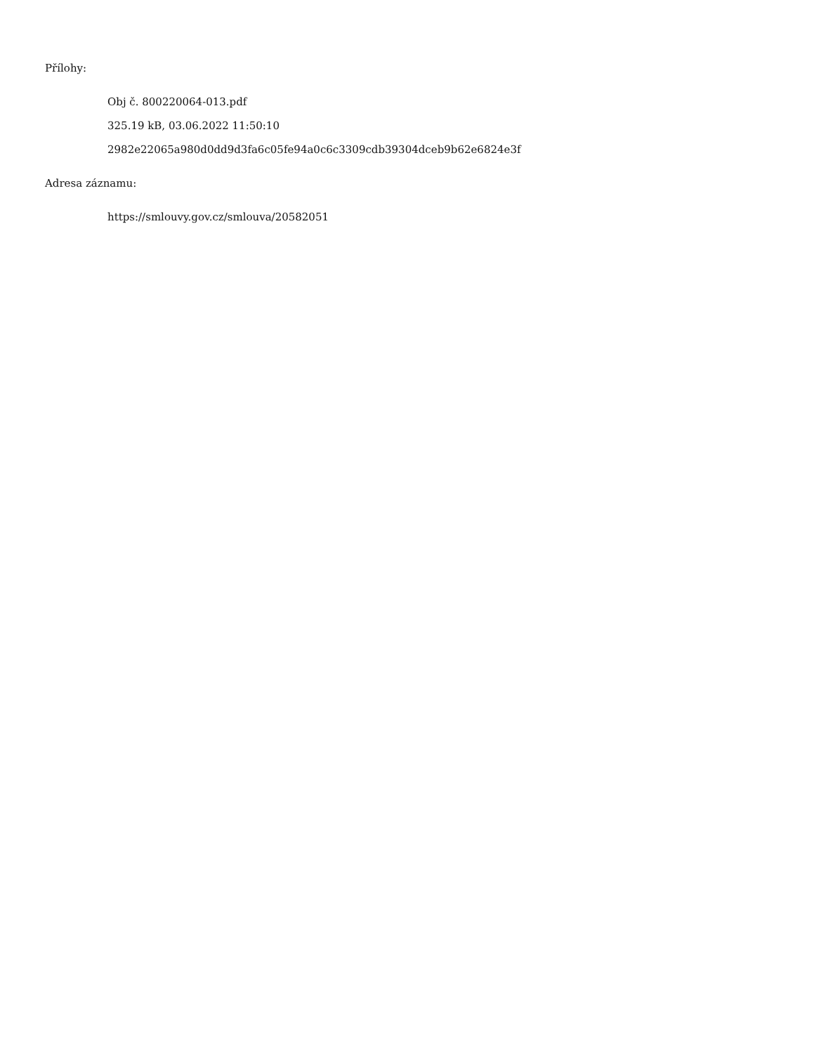Přílohy:
Obj č. 800220064-013.pdf
325.19 kB, 03.06.2022 11:50:10
2982e22065a980d0dd9d3fa6c05fe94a0c6c3309cdb39304dceb9b62e6824e3f
Adresa záznamu:
https://smlouvy.gov.cz/smlouva/20582051